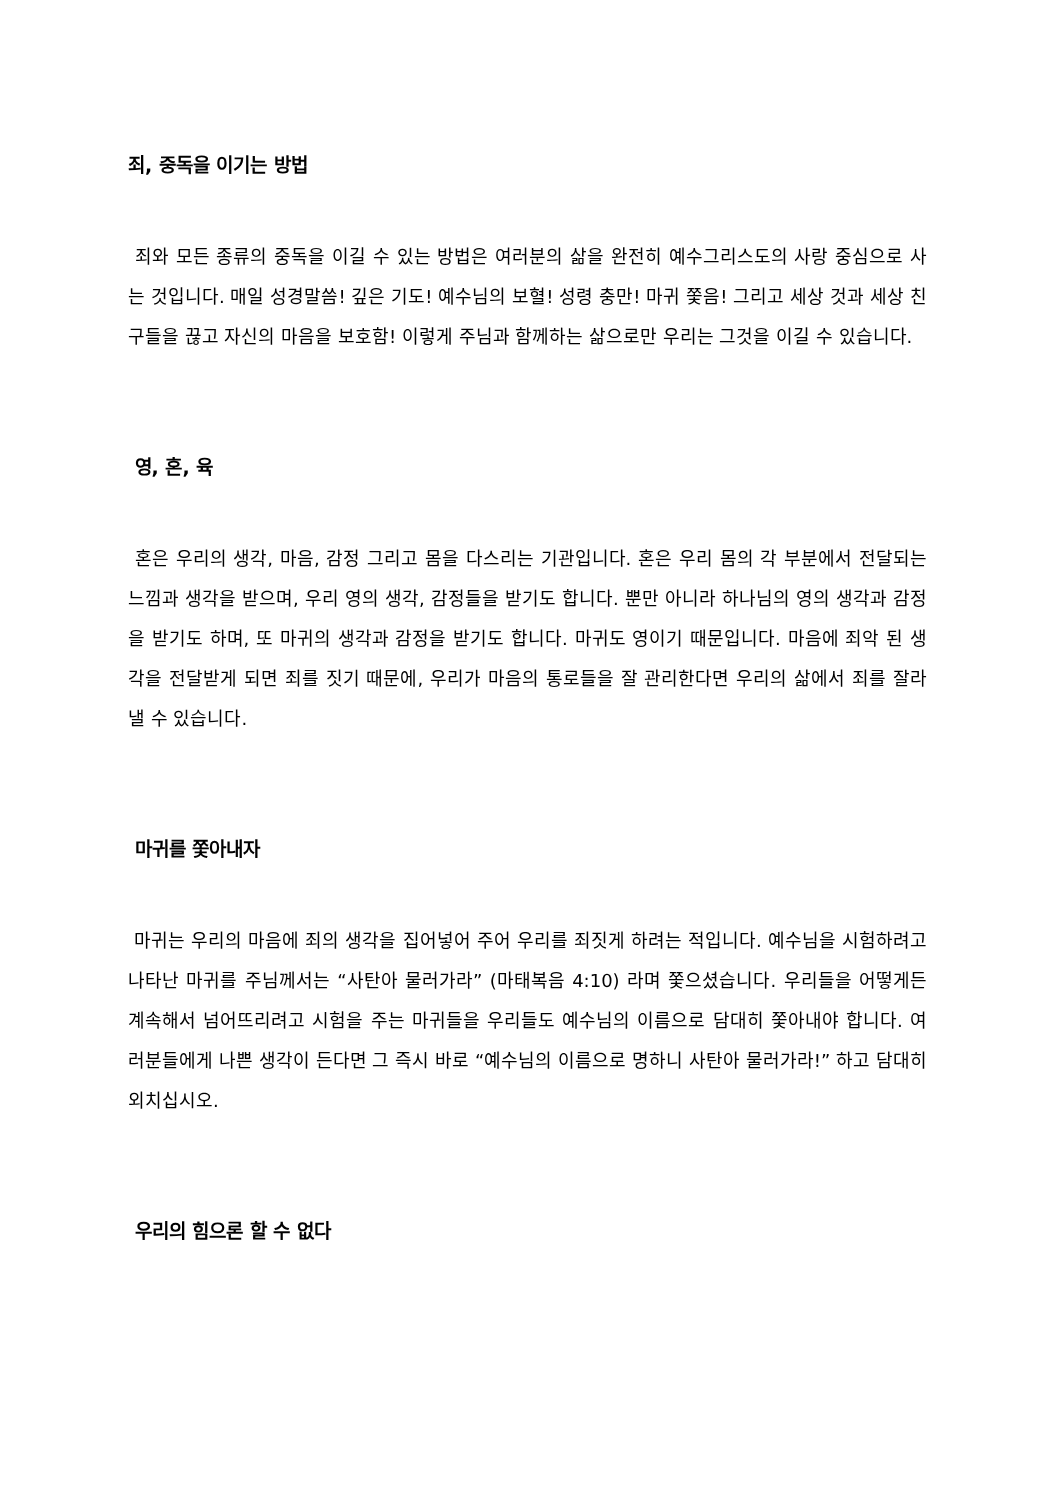죄, 중독을 이기는 방법
죄와 모든 종류의 중독을 이길 수 있는 방법은 여러분의 삶을 완전히 예수그리스도의 사랑 중심으로 사는 것입니다. 매일 성경말씀! 깊은 기도! 예수님의 보혈! 성령 충만! 마귀 쫓음! 그리고 세상 것과 세상 친구들을 끊고 자신의 마음을 보호함! 이렇게 주님과 함께하는 삶으로만 우리는 그것을 이길 수 있습니다.
영, 혼, 육
혼은 우리의 생각, 마음, 감정 그리고 몸을 다스리는 기관입니다. 혼은 우리 몸의 각 부분에서 전달되는 느낌과 생각을 받으며, 우리 영의 생각, 감정들을 받기도 합니다. 뿐만 아니라 하나님의 영의 생각과 감정을 받기도 하며, 또 마귀의 생각과 감정을 받기도 합니다. 마귀도 영이기 때문입니다. 마음에 죄악 된 생각을 전달받게 되면 죄를 짓기 때문에, 우리가 마음의 통로들을 잘 관리한다면 우리의 삶에서 죄를 잘라낼 수 있습니다.
마귀를 쫓아내자
마귀는 우리의 마음에 죄의 생각을 집어넣어 주어 우리를 죄짓게 하려는 적입니다. 예수님을 시험하려고 나타난 마귀를 주님께서는 “사탄아 물러가라” (마태복음 4:10) 라며 쫓으셨습니다. 우리들을 어떻게든 계속해서 넘어뜨리려고 시험을 주는 마귀들을 우리들도 예수님의 이름으로 담대히 쫓아내야 합니다. 여러분들에게 나쁜 생각이 든다면 그 즉시 바로 “예수님의 이름으로 명하니 사탄아 물러가라!” 하고 담대히 외치십시오.
우리의 힘으론 할 수 없다